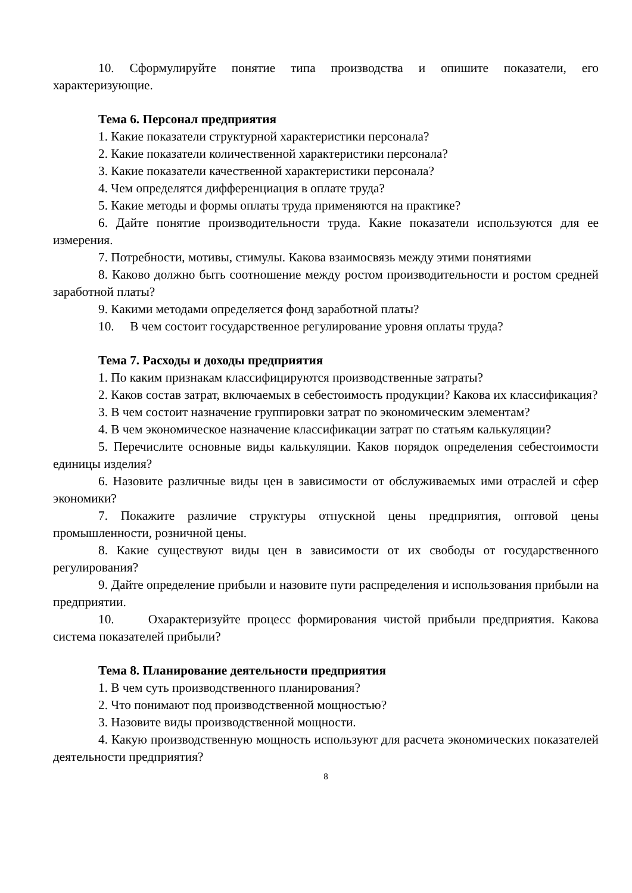10. Сформулируйте понятие типа производства и опишите показатели, его характеризующие.
Тема 6. Персонал предприятия
1. Какие показатели структурной характеристики персонала?
2. Какие показатели количественной характеристики персонала?
3. Какие показатели качественной характеристики персонала?
4. Чем определятся дифференциация в оплате труда?
5. Какие методы и формы оплаты труда применяются на практике?
6. Дайте понятие производительности труда. Какие показатели используются для ее измерения.
7. Потребности, мотивы, стимулы. Какова взаимосвязь между этими понятиями
8. Каково должно быть соотношение между ростом производительности и ростом средней заработной платы?
9. Какими методами определяется фонд заработной платы?
10. В чем состоит государственное регулирование уровня оплаты труда?
Тема 7. Расходы и доходы предприятия
1. По каким признакам классифицируются производственные затраты?
2. Каков состав затрат, включаемых в себестоимость продукции? Какова их классификация?
3. В чем состоит назначение группировки затрат по экономическим элементам?
4. В чем экономическое назначение классификации затрат по статьям калькуляции?
5. Перечислите основные виды калькуляции. Каков порядок определения себестоимости единицы изделия?
6. Назовите различные виды цен в зависимости от обслуживаемых ими отраслей и сфер экономики?
7. Покажите различие структуры отпускной цены предприятия, оптовой цены промышленности, розничной цены.
8. Какие существуют виды цен в зависимости от их свободы от государственного регулирования?
9. Дайте определение прибыли и назовите пути распределения и использования прибыли на предприятии.
10. Охарактеризуйте процесс формирования чистой прибыли предприятия. Какова система показателей прибыли?
Тема 8. Планирование деятельности предприятия
1. В чем суть производственного планирования?
2. Что понимают под производственной мощностью?
3. Назовите виды производственной мощности.
4. Какую производственную мощность используют для расчета экономических показателей деятельности предприятия?
8